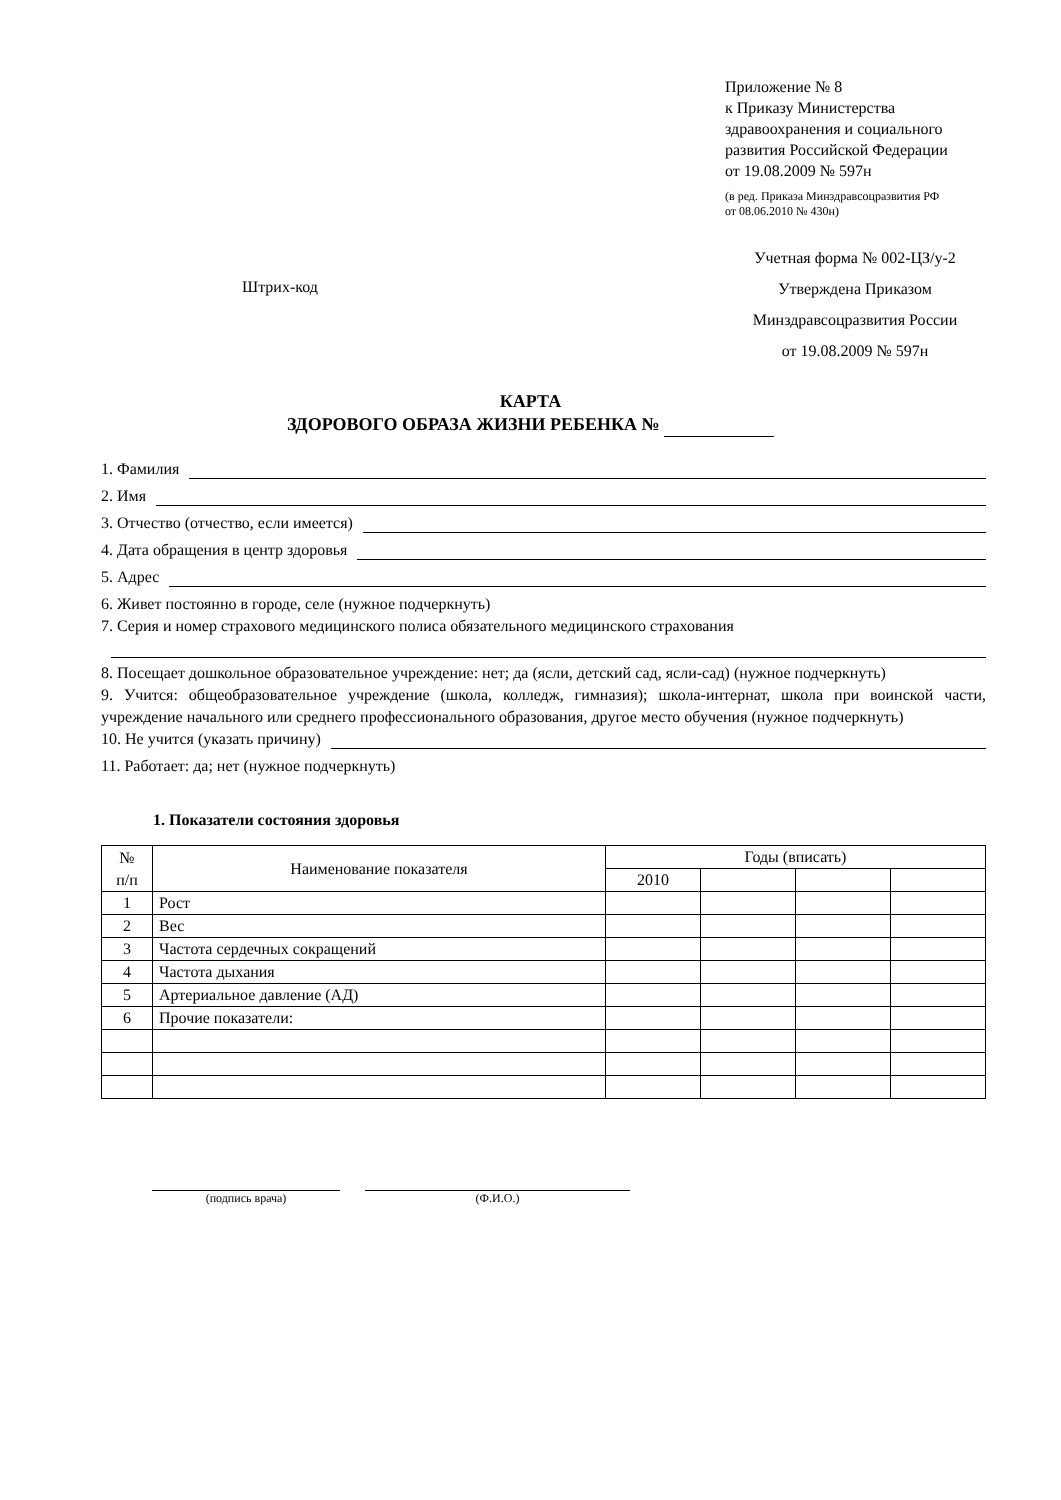Приложение № 8
к Приказу Министерства
здравоохранения и социального
развития Российской Федерации
от 19.08.2009 № 597н
(в ред. Приказа Минздравсоцразвития РФ
от 08.06.2010 № 430н)
Штрих-код
Учетная форма № 002-ЦЗ/у-2
Утверждена Приказом
Минздравсоцразвития России
от 19.08.2009 № 597н
КАРТА
ЗДОРОВОГО ОБРАЗА ЖИЗНИ РЕБЕНКА №
1. Фамилия
2. Имя
3. Отчество (отчество, если имеется)
4. Дата обращения в центр здоровья
5. Адрес
6. Живет постоянно в городе, селе (нужное подчеркнуть)
7. Серия и номер страхового медицинского полиса обязательного медицинского страхования
8. Посещает дошкольное образовательное учреждение: нет; да (ясли, детский сад, ясли-сад) (нужное подчеркнуть)
9. Учится: общеобразовательное учреждение (школа, колледж, гимназия); школа-интернат, школа при воинской части, учреждение начального или среднего профессионального образования, другое место обучения (нужное подчеркнуть)
10. Не учится (указать причину)
11. Работает: да; нет (нужное подчеркнуть)
1. Показатели состояния здоровья
| № п/п | Наименование показателя | Годы (вписать) | | | |
| --- | --- | --- | --- | --- | --- |
| | | 2010 | | | |
| 1 | Рост | | | | |
| 2 | Вес | | | | |
| 3 | Частота сердечных сокращений | | | | |
| 4 | Частота дыхания | | | | |
| 5 | Артериальное давление (АД) | | | | |
| 6 | Прочие показатели: | | | | |
(подпись врача) (Ф.И.О.)